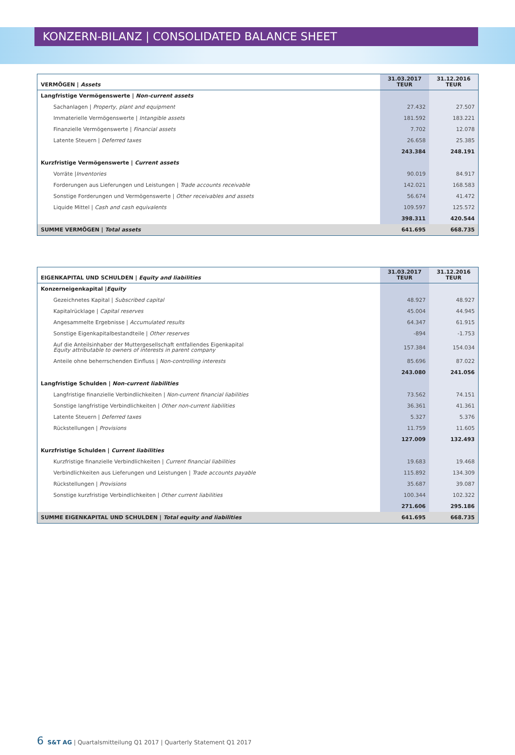KONZERN-BILANZ | CONSOLIDATED BALANCE SHEET
| VERMÖGEN / Assets | 31.03.2017 TEUR | 31.12.2016 TEUR |
| --- | --- | --- |
| Langfristige Vermögenswerte / Non-current assets | | |
| Sachanlagen / Property, plant and equipment | 27.432 | 27.507 |
| Immaterielle Vermögenswerte / Intangible assets | 181.592 | 183.221 |
| Finanzielle Vermögenswerte / Financial assets | 7.702 | 12.078 |
| Latente Steuern / Deferred taxes | 26.658 | 25.385 |
| | 243.384 | 248.191 |
| Kurzfristige Vermögenswerte / Current assets | | |
| Vorräte / Inventories | 90.019 | 84.917 |
| Forderungen aus Lieferungen und Leistungen / Trade accounts receivable | 142.021 | 168.583 |
| Sonstige Forderungen und Vermögenswerte / Other receivables and assets | 56.674 | 41.472 |
| Liquide Mittel / Cash and cash equivalents | 109.597 | 125.572 |
| | 398.311 | 420.544 |
| SUMME VERMÖGEN / Total assets | 641.695 | 668.735 |
| EIGENKAPITAL UND SCHULDEN / Equity and liabilities | 31.03.2017 TEUR | 31.12.2016 TEUR |
| --- | --- | --- |
| Konzerneigenkapital / Equity | | |
| Gezeichnetes Kapital / Subscribed capital | 48.927 | 48.927 |
| Kapitalrücklage / Capital reserves | 45.004 | 44.945 |
| Angesammelte Ergebnisse / Accumulated results | 64.347 | 61.915 |
| Sonstige Eigenkapitalbestandteile / Other reserves | -894 | -1.753 |
| Auf die Anteilsinhaber der Muttergesellschaft entfallendes Eigenkapital Equity attributable to owners of interests in parent company | 157.384 | 154.034 |
| Anteile ohne beherrschenden Einfluss / Non-controlling interests | 85.696 | 87.022 |
| | 243.080 | 241.056 |
| Langfristige Schulden / Non-current liabilities | | |
| Langfristige finanzielle Verbindlichkeiten / Non-current financial liabilities | 73.562 | 74.151 |
| Sonstige langfristige Verbindlichkeiten / Other non-current liabilities | 36.361 | 41.361 |
| Latente Steuern / Deferred taxes | 5.327 | 5.376 |
| Rückstellungen / Provisions | 11.759 | 11.605 |
| | 127.009 | 132.493 |
| Kurzfristige Schulden / Current liabilities | | |
| Kurzfristige finanzielle Verbindlichkeiten / Current financial liabilities | 19.683 | 19.468 |
| Verbindlichkeiten aus Lieferungen und Leistungen / Trade accounts payable | 115.892 | 134.309 |
| Rückstellungen / Provisions | 35.687 | 39.087 |
| Sonstige kurzfristige Verbindlichkeiten / Other current liabilities | 100.344 | 102.322 |
| | 271.606 | 295.186 |
| SUMME EIGENKAPITAL UND SCHULDEN / Total equity and liabilities | 641.695 | 668.735 |
6 S&T AG | Quartalsmitteilung Q1 2017 | Quarterly Statement Q1 2017